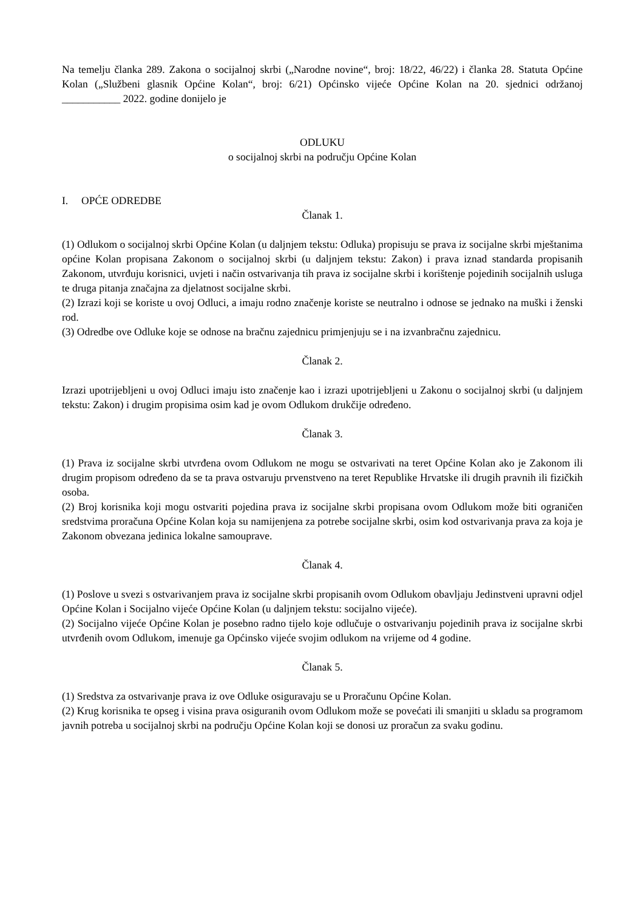Na temelju članka 289. Zakona o socijalnoj skrbi („Narodne novine“, broj: 18/22, 46/22) i članka 28. Statuta Općine Kolan („Službeni glasnik Općine Kolan“, broj: 6/21) Općinsko vijeće Općine Kolan na 20. sjednici održanoj ___________ 2022. godine donijelo je
ODLUKU
o socijalnoj skrbi na području Općine Kolan
I. OPĆE ODREDBE
Članak 1.
(1) Odlukom o socijalnoj skrbi Općine Kolan (u daljnjem tekstu: Odluka) propisuju se prava iz socijalne skrbi mještanima općine Kolan propisana Zakonom o socijalnoj skrbi (u daljnjem tekstu: Zakon) i prava iznad standarda propisanih Zakonom, utvrđuju korisnici, uvjeti i način ostvarivanja tih prava iz socijalne skrbi i korištenje pojedinih socijalnih usluga te druga pitanja značajna za djelatnost socijalne skrbi.
(2) Izrazi koji se koriste u ovoj Odluci, a imaju rodno značenje koriste se neutralno i odnose se jednako na muški i ženski rod.
(3) Odredbe ove Odluke koje se odnose na bračnu zajednicu primjenjuju se i na izvanbračnu zajednicu.
Članak 2.
Izrazi upotrijebljeni u ovoj Odluci imaju isto značenje kao i izrazi upotrijebljeni u Zakonu o socijalnoj skrbi (u daljnjem tekstu: Zakon) i drugim propisima osim kad je ovom Odlukom drukčije određeno.
Članak 3.
(1) Prava iz socijalne skrbi utvrđena ovom Odlukom ne mogu se ostvarivati na teret Općine Kolan ako je Zakonom ili drugim propisom određeno da se ta prava ostvaruju prvenstveno na teret Republike Hrvatske ili drugih pravnih ili fizičkih osoba.
(2) Broj korisnika koji mogu ostvariti pojedina prava iz socijalne skrbi propisana ovom Odlukom može biti ograničen sredstvima proračuna Općine Kolan koja su namijenjena za potrebe socijalne skrbi, osim kod ostvarivanja prava za koja je Zakonom obvezana jedinica lokalne samouprave.
Članak 4.
(1) Poslove u svezi s ostvarivanjem prava iz socijalne skrbi propisanih ovom Odlukom obavljaju Jedinstveni upravni odjel Općine Kolan i Socijalno vijeće Općine Kolan (u daljnjem tekstu: socijalno vijeće).
(2) Socijalno vijeće Općine Kolan je posebno radno tijelo koje odlučuje o ostvarivanju pojedinih prava iz socijalne skrbi utvrđenih ovom Odlukom, imenuje ga Općinsko vijeće svojim odlukom na vrijeme od 4 godine.
Članak 5.
(1) Sredstva za ostvarivanje prava iz ove Odluke osiguravaju se u Proračunu Općine Kolan.
(2) Krug korisnika te opseg i visina prava osiguranih ovom Odlukom može se povećati ili smanjiti u skladu sa programom javnih potreba u socijalnoj skrbi na području Općine Kolan koji se donosi uz proračun za svaku godinu.